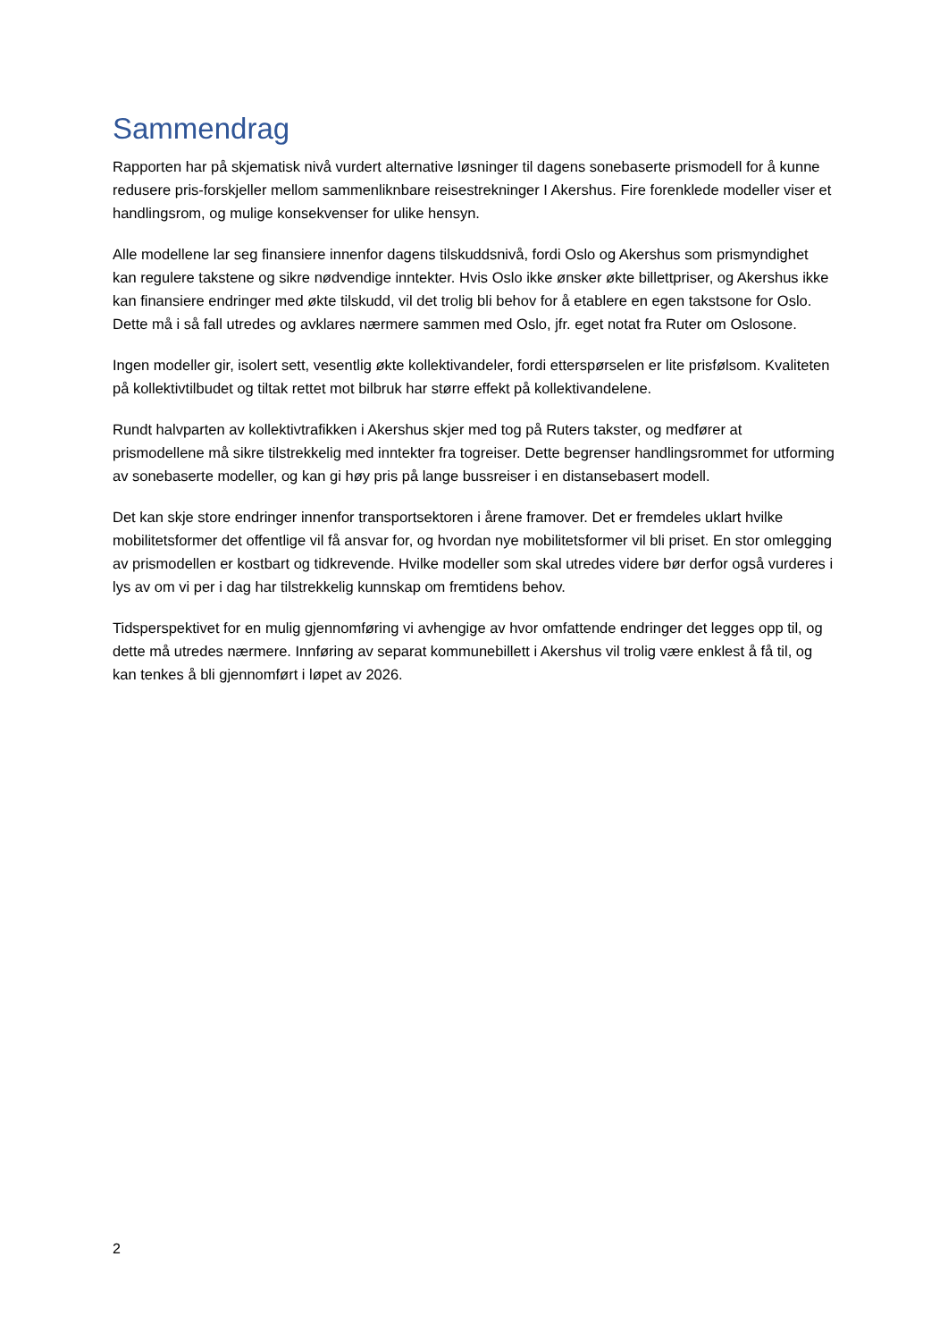Sammendrag
Rapporten har på skjematisk nivå vurdert alternative løsninger til dagens sonebaserte prismodell for å kunne redusere pris-forskjeller mellom sammenliknbare reisestrekninger I Akershus. Fire forenklede modeller viser et handlingsrom, og mulige konsekvenser for ulike hensyn.
Alle modellene lar seg finansiere innenfor dagens tilskuddsnivå, fordi Oslo og Akershus som prismyndighet kan regulere takstene og sikre nødvendige inntekter. Hvis Oslo ikke ønsker økte billettpriser, og Akershus ikke kan finansiere endringer med økte tilskudd, vil det trolig bli behov for å etablere en egen takstsone for Oslo. Dette må i så fall utredes og avklares nærmere sammen med Oslo, jfr. eget notat fra Ruter om Oslosone.
Ingen modeller gir, isolert sett, vesentlig økte kollektivandeler, fordi etterspørselen er lite prisfølsom. Kvaliteten på kollektivtilbudet og tiltak rettet mot bilbruk har større effekt på kollektivandelene.
Rundt halvparten av kollektivtrafikken i Akershus skjer med tog på Ruters takster, og medfører at prismodellene må sikre tilstrekkelig med inntekter fra togreiser. Dette begrenser handlingsrommet for utforming av sonebaserte modeller, og kan gi høy pris på lange bussreiser i en distansebasert modell.
Det kan skje store endringer innenfor transportsektoren i årene framover. Det er fremdeles uklart hvilke mobilitetsformer det offentlige vil få ansvar for, og hvordan nye mobilitetsformer vil bli priset. En stor omlegging av prismodellen er kostbart og tidkrevende. Hvilke modeller som skal utredes videre bør derfor også vurderes i lys av om vi per i dag har tilstrekkelig kunnskap om fremtidens behov.
Tidsperspektivet for en mulig gjennomføring vi avhengige av hvor omfattende endringer det legges opp til, og dette må utredes nærmere. Innføring av separat kommunebillett i Akershus vil trolig være enklest å få til, og kan tenkes å bli gjennomført i løpet av 2026.
2